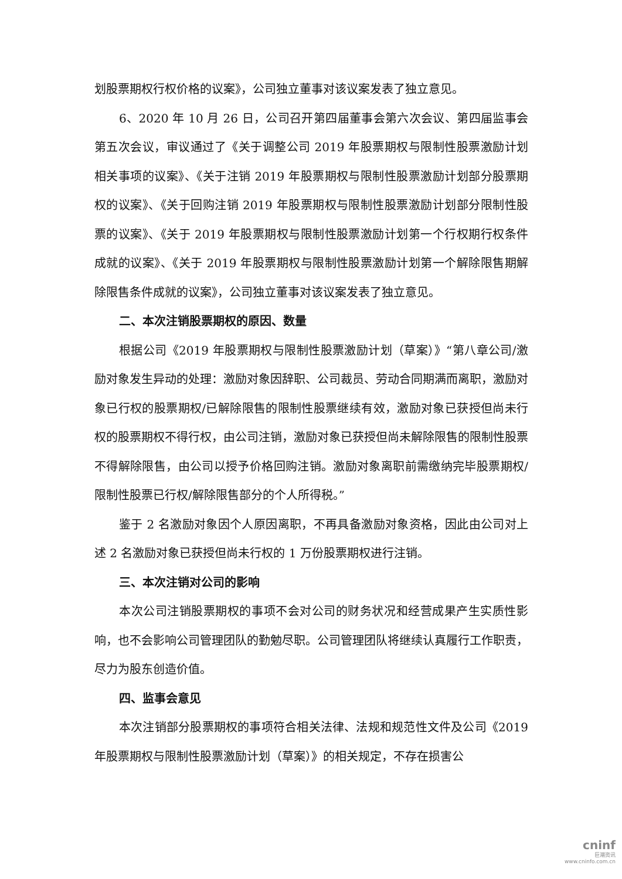划股票期权行权价格的议案》，公司独立董事对该议案发表了独立意见。
6、2020 年 10 月 26 日，公司召开第四届董事会第六次会议、第四届监事会第五次会议，审议通过了《关于调整公司 2019 年股票期权与限制性股票激励计划相关事项的议案》、《关于注销 2019 年股票期权与限制性股票激励计划部分股票期权的议案》、《关于回购注销 2019 年股票期权与限制性股票激励计划部分限制性股票的议案》、《关于 2019 年股票期权与限制性股票激励计划第一个行权期行权条件成就的议案》、《关于 2019 年股票期权与限制性股票激励计划第一个解除限售期解除限售条件成就的议案》，公司独立董事对该议案发表了独立意见。
二、本次注销股票期权的原因、数量
根据公司《2019 年股票期权与限制性股票激励计划（草案）》“第八章公司/激励对象发生异动的处理：激励对象因辞职、公司裁员、劳动合同期满而离职，激励对象已行权的股票期权/已解除限售的限制性股票继续有效，激励对象已获授但尚未行权的股票期权不得行权，由公司注销，激励对象已获授但尚未解除限售的限制性股票不得解除限售，由公司以授予价格回购注销。激励对象离职前需缴纳完毕股票期权/限制性股票已行权/解除限售部分的个人所得税。”
鉴于 2 名激励对象因个人原因离职，不再具备激励对象资格，因此由公司对上述 2 名激励对象已获授但尚未行权的 1 万份股票期权进行注销。
三、本次注销对公司的影响
本次公司注销股票期权的事项不会对公司的财务状况和经营成果产生实质性影响，也不会影响公司管理团队的勤勉尽职。公司管理团队将继续认真履行工作职责，尽力为股东创造价值。
四、监事会意见
本次注销部分股票期权的事项符合相关法律、法规和规范性文件及公司《2019 年股票期权与限制性股票激励计划（草案）》的相关规定，不存在损害公
cninf
巨潮资讯
www.cninfo.com.cn